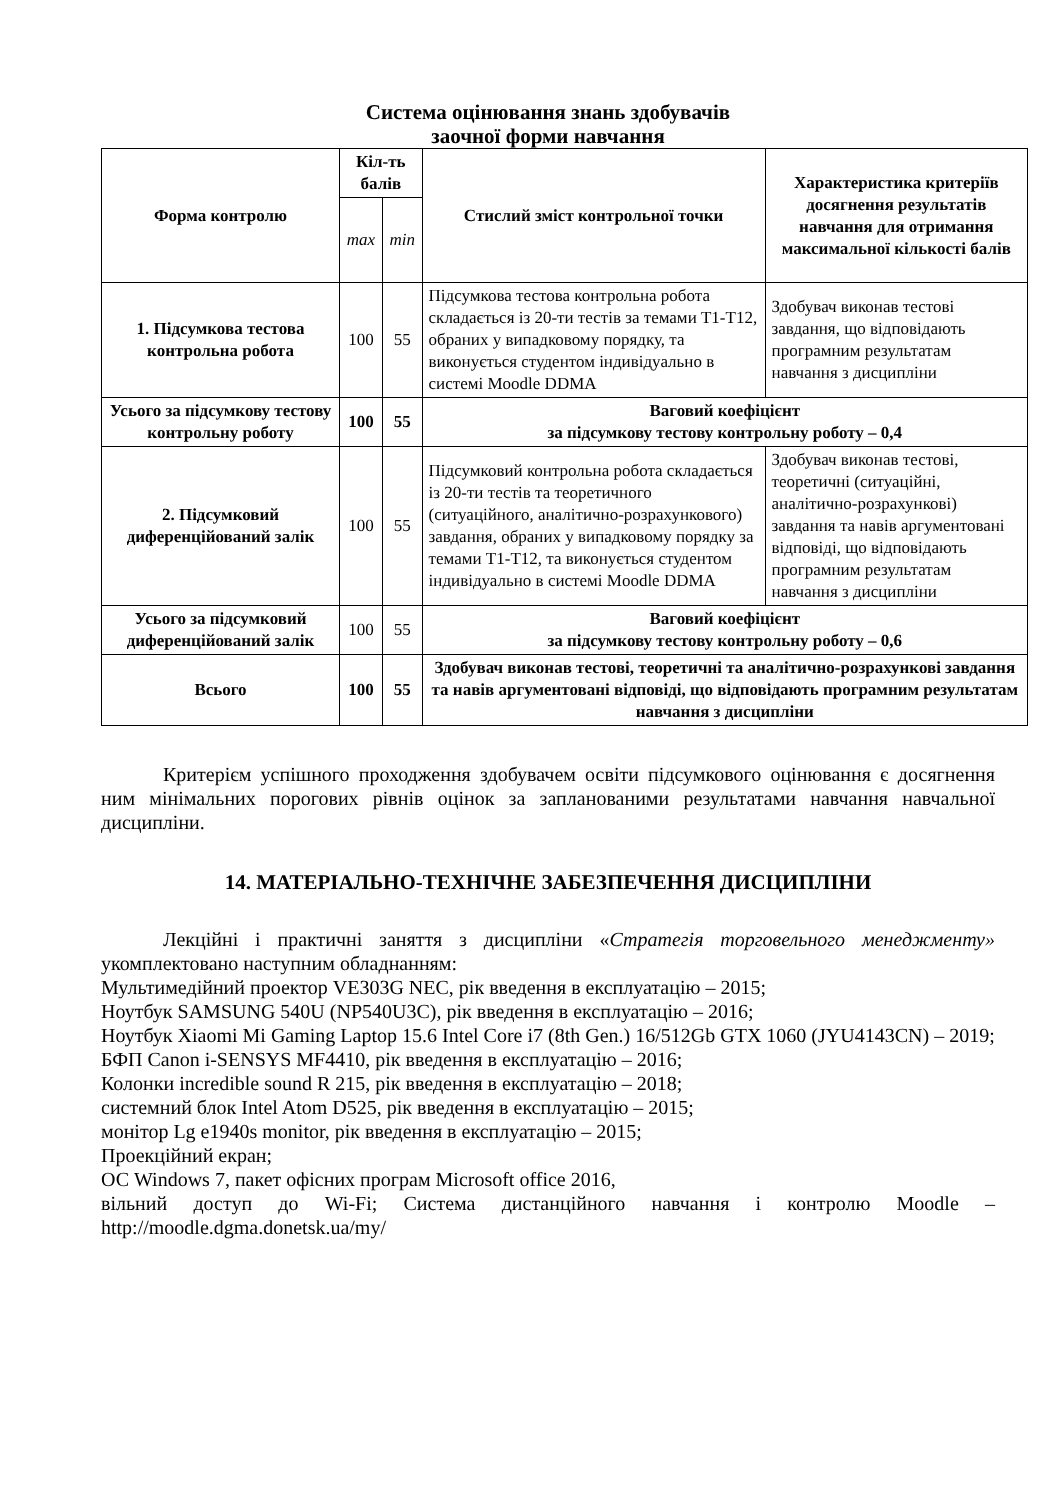Система оцінювання знань здобувачів
заочної форми навчання
| Форма контролю | Кіл-ть балів | | Стислий зміст контрольної точки | Характеристика критеріїв досягнення результатів навчання для отримання максимальної кількості балів |
| --- | --- | --- | --- | --- |
| | max | min | | |
| 1. Підсумкова тестова контрольна робота | 100 | 55 | Підсумкова тестова контрольна робота складається із 20-ти тестів за темами Т1-Т12, обраних у випадковому порядку, та виконується студентом індивідуально в системі Moodle DDMA | Здобувач виконав тестові завдання, що відповідають програмним результатам навчання з дисципліни |
| Усього за підсумкову тестову контрольну роботу | 100 | 55 | Ваговий коефіцієнт за підсумкову тестову контрольну роботу – 0,4 | |
| 2. Підсумковий диференційований залік | 100 | 55 | Підсумковий контрольна робота складається із 20-ти тестів та теоретичного (ситуаційного, аналітично-розрахункового) завдання, обраних у випадковому порядку за темами Т1-Т12, та виконується студентом індивідуально в системі Moodle DDMA | Здобувач виконав тестові, теоретичні (ситуаційні, аналітично-розрахункові) завдання та навів аргументовані відповіді, що відповідають програмним результатам навчання з дисципліни |
| Усього за підсумковий диференційований залік | 100 | 55 | Ваговий коефіцієнт за підсумкову тестову контрольну роботу – 0,6 | |
| Всього | 100 | 55 | Здобувач виконав тестові, теоретичні та аналітично-розрахункові завдання та навів аргументовані відповіді, що відповідають програмним результатам навчання з дисципліни | |
Критерієм успішного проходження здобувачем освіти підсумкового оцінювання є досягнення ним мінімальних порогових рівнів оцінок за запланованими результатами навчання навчальної дисципліни.
14. МАТЕРІАЛЬНО-ТЕХНІЧНЕ ЗАБЕЗПЕЧЕННЯ ДИСЦИПЛІНИ
Лекційні і практичні заняття з дисципліни «Стратегія торговельного менеджменту» укомплектовано наступним обладнанням:
Мультимедійний проектор VE303G NEC, рік введення в експлуатацію – 2015;
Ноутбук SAMSUNG 540U (NP540U3C), рік введення в експлуатацію – 2016;
Ноутбук Xiaomi Mi Gaming Laptop 15.6 Intel Core i7 (8th Gen.) 16/512Gb GTX 1060 (JYU4143CN) – 2019;
БФП Canon i-SENSYS MF4410, рік введення в експлуатацію – 2016;
Колонки incredible sound R 215, рік введення в експлуатацію – 2018;
системний блок Intel Atom D525, рік введення в експлуатацію – 2015;
монітор Lg e1940s monitor, рік введення в експлуатацію – 2015;
Проекційний екран;
ОС Windows 7, пакет офісних програм Microsoft office 2016,
вільний доступ до Wi-Fi; Система дистанційного навчання і контролю Moodle – http://moodle.dgma.donetsk.ua/my/